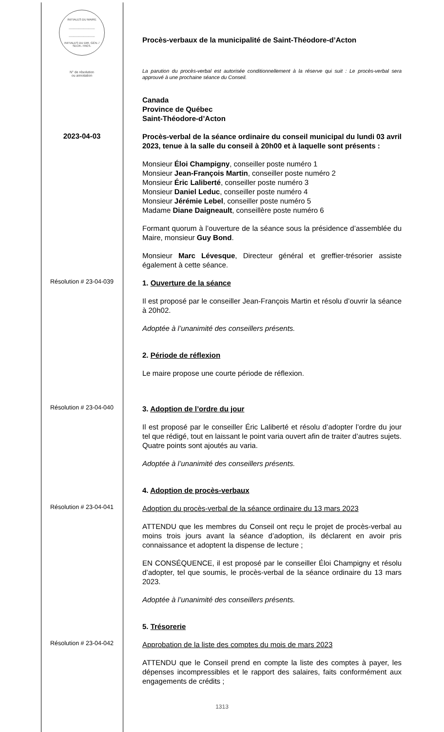INITIALES DU MAIRE
________________
________________
INITIALES DU DIR. GÉN. / SECR.-TRÉS.
N° de résolution
ou annotation
Procès-verbaux de la municipalité de Saint-Théodore-d’Acton
La parution du procès-verbal est autorisée conditionnellement à la réserve qui suit : Le procès-verbal sera approuvé à une prochaine séance du Conseil.
Canada
Province de Québec
Saint-Théodore-d’Acton
2023-04-03
Procès-verbal de la séance ordinaire du conseil municipal du lundi 03 avril 2023, tenue à la salle du conseil à 20h00 et à laquelle sont présents :
Monsieur Éloi Champigny, conseiller poste numéro 1
Monsieur Jean-François Martin, conseiller poste numéro 2
Monsieur Éric Laliberté, conseiller poste numéro 3
Monsieur Daniel Leduc, conseiller poste numéro 4
Monsieur Jérémie Lebel, conseiller poste numéro 5
Madame Diane Daigneault, conseillère poste numéro 6
Formant quorum à l’ouverture de la séance sous la présidence d’assemblée du Maire, monsieur Guy Bond.
Monsieur Marc Lévesque, Directeur général et greffier-trésorier assiste également à cette séance.
Résolution # 23-04-039
1. Ouverture de la séance
Il est proposé par le conseiller Jean-François Martin et résolu d’ouvrir la séance à 20h02.
Adoptée à l’unanimité des conseillers présents.
2. Période de réflexion
Le maire propose une courte période de réflexion.
Résolution # 23-04-040
3. Adoption de l’ordre du jour
Il est proposé par le conseiller Éric Laliberté et résolu d’adopter l’ordre du jour tel que rédigé, tout en laissant le point varia ouvert afin de traiter d’autres sujets. Quatre points sont ajoutés au varia.
Adoptée à l’unanimité des conseillers présents.
4. Adoption de procès-verbaux
Résolution # 23-04-041
Adoption du procès-verbal de la séance ordinaire du 13 mars 2023
ATTENDU que les membres du Conseil ont reçu le projet de procès-verbal au moins trois jours avant la séance d’adoption, ils déclarent en avoir pris connaissance et adoptent la dispense de lecture ;
EN CONSÉQUENCE, il est proposé par le conseiller Éloi Champigny et résolu d’adopter, tel que soumis, le procès-verbal de la séance ordinaire du 13 mars 2023.
Adoptée à l’unanimité des conseillers présents.
5. Trésorerie
Résolution # 23-04-042
Approbation de la liste des comptes du mois de mars 2023
ATTENDU que le Conseil prend en compte la liste des comptes à payer, les dépenses incompressibles et le rapport des salaires, faits conformément aux engagements de crédits ;
1313